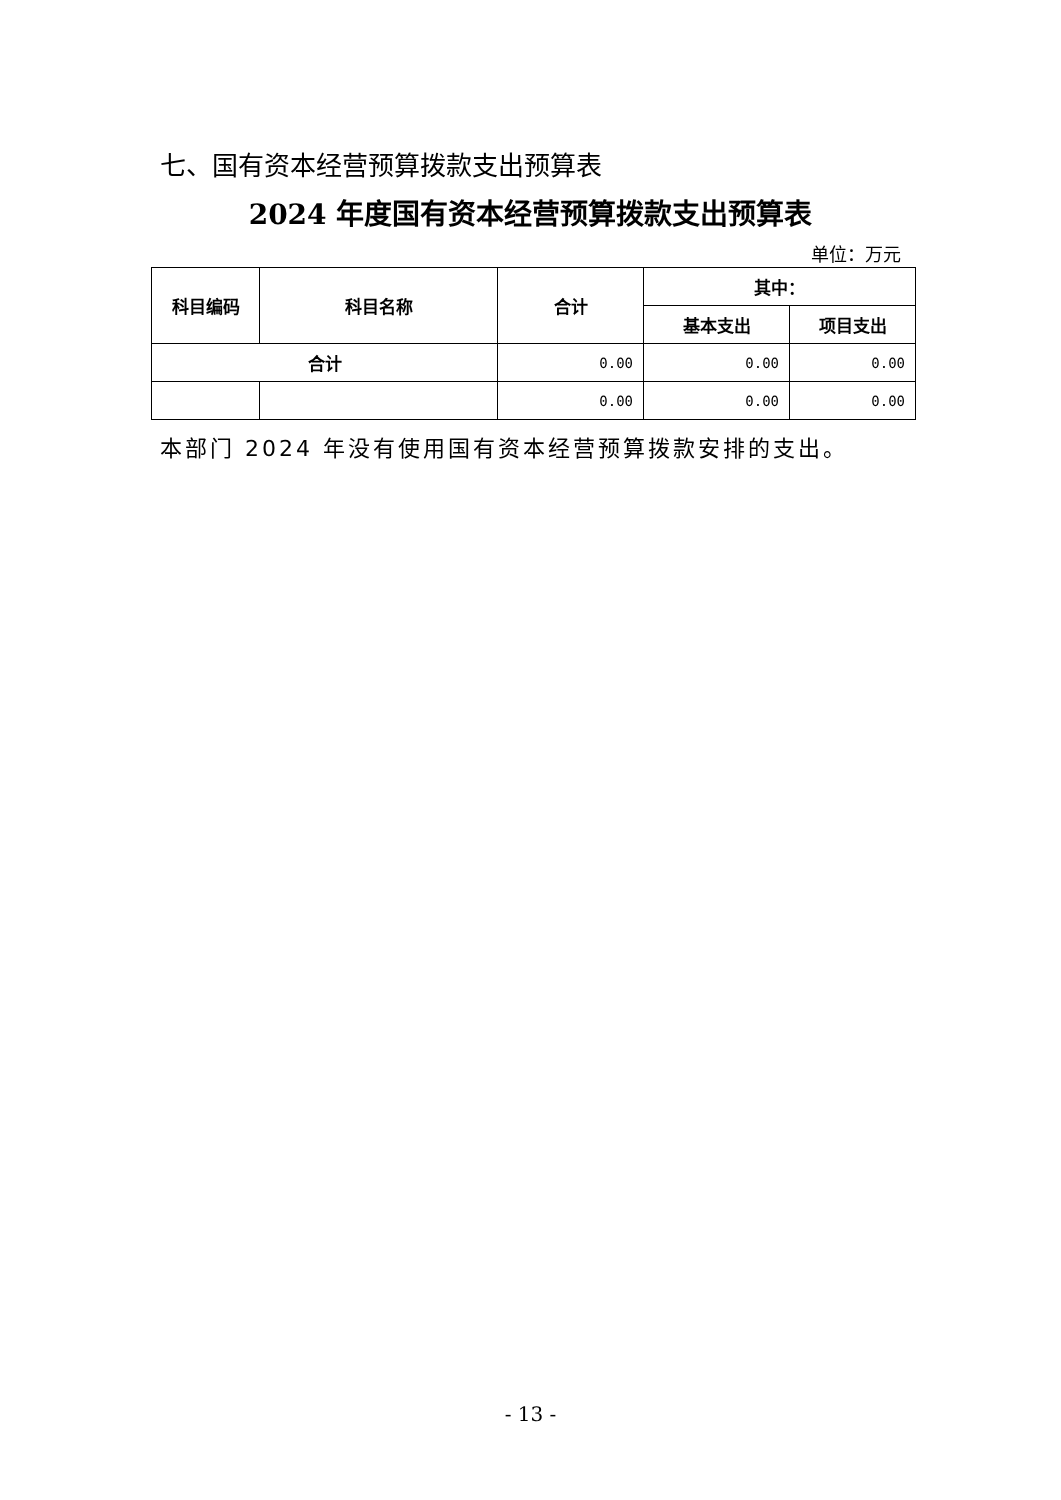七、国有资本经营预算拨款支出预算表
2024 年度国有资本经营预算拨款支出预算表
单位：万元
| 科目编码 | 科目名称 | 合计 | 其中： | |
| --- | --- | --- | --- | --- |
| | | | 基本支出 | 项目支出 |
| 合计 | | 0.00 | 0.00 | 0.00 |
| | | 0.00 | 0.00 | 0.00 |
本部门 2024 年没有使用国有资本经营预算拨款安排的支出。
- 13 -